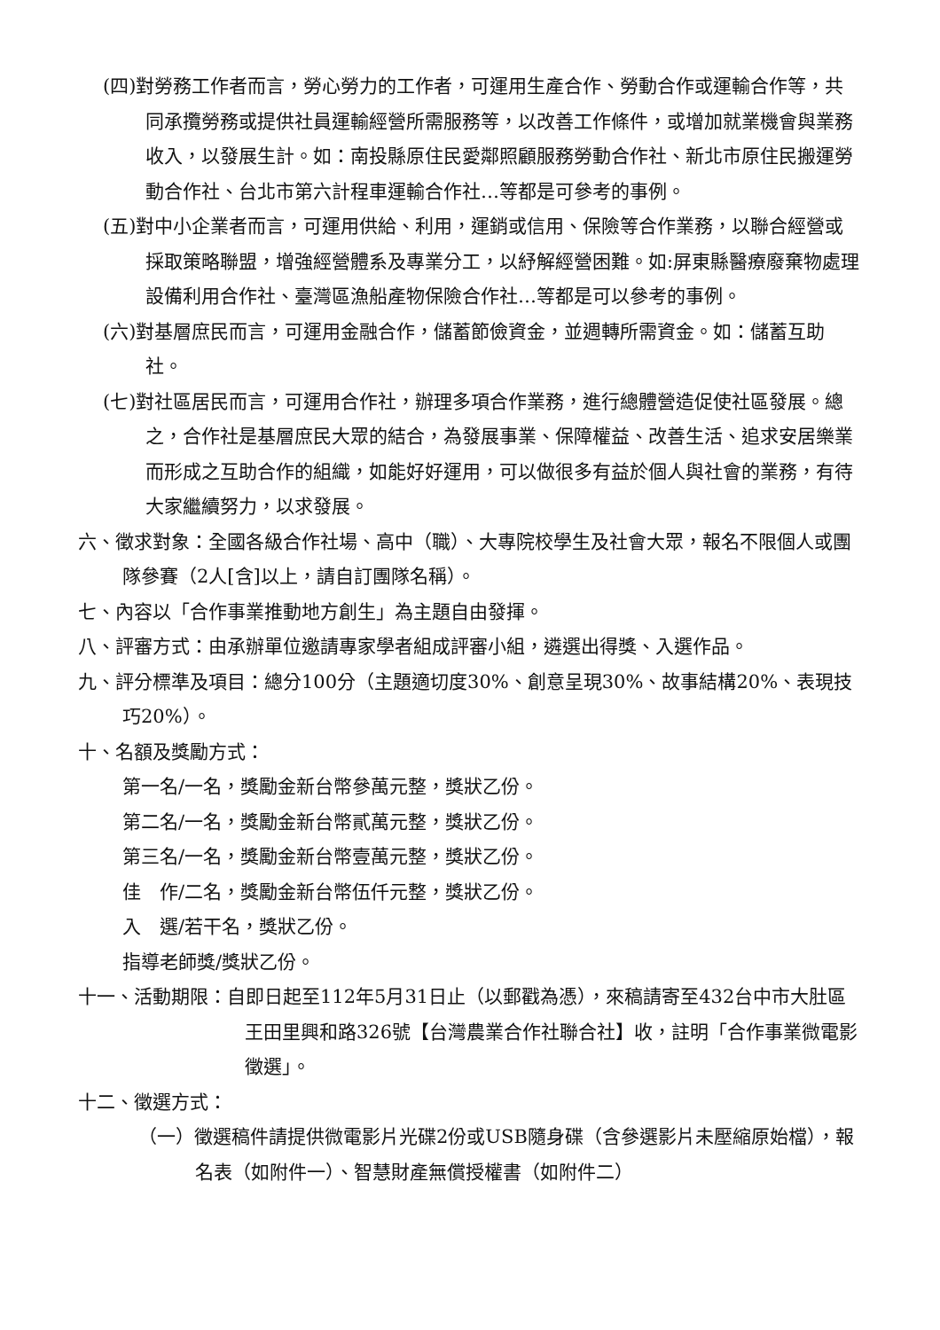(四)對勞務工作者而言，勞心勞力的工作者，可運用生產合作、勞動合作或運輸合作等，共同承攬勞務或提供社員運輸經營所需服務等，以改善工作條件，或增加就業機會與業務收入，以發展生計。如：南投縣原住民愛鄰照顧服務勞動合作社、新北市原住民搬運勞動合作社、台北市第六計程車運輸合作社…等都是可參考的事例。
(五)對中小企業者而言，可運用供給、利用，運銷或信用、保險等合作業務，以聯合經營或採取策略聯盟，增強經營體系及專業分工，以紓解經營困難。如:屏東縣醫療廢棄物處理設備利用合作社、臺灣區漁船產物保險合作社…等都是可以參考的事例。
(六)對基層庶民而言，可運用金融合作，儲蓄節儉資金，並週轉所需資金。如：儲蓄互助社。
(七)對社區居民而言，可運用合作社，辦理多項合作業務，進行總體營造促使社區發展。總之，合作社是基層庶民大眾的結合，為發展事業、保障權益、改善生活、追求安居樂業而形成之互助合作的組織，如能好好運用，可以做很多有益於個人與社會的業務，有待大家繼續努力，以求發展。
六、徵求對象：全國各級合作社場、高中（職）、大專院校學生及社會大眾，報名不限個人或團隊參賽（2人[含]以上，請自訂團隊名稱）。
七、內容以「合作事業推動地方創生」為主題自由發揮。
八、評審方式：由承辦單位邀請專家學者組成評審小組，遴選出得獎、入選作品。
九、評分標準及項目：總分100分（主題適切度30%、創意呈現30%、故事結構20%、表現技巧20%）。
十、名額及獎勵方式：
第一名/一名，獎勵金新台幣參萬元整，獎狀乙份。
第二名/一名，獎勵金新台幣貳萬元整，獎狀乙份。
第三名/一名，獎勵金新台幣壹萬元整，獎狀乙份。
佳　作/二名，獎勵金新台幣伍仟元整，獎狀乙份。
入　選/若干名，獎狀乙份。
指導老師獎/獎狀乙份。
十一、活動期限：自即日起至112年5月31日止（以郵戳為憑），來稿請寄至432台中市大肚區王田里興和路326號【台灣農業合作社聯合社】收，註明「合作事業微電影徵選」。
十二、徵選方式：
（一）徵選稿件請提供微電影片光碟2份或USB隨身碟（含參選影片未壓縮原始檔），報名表（如附件一）、智慧財產無償授權書（如附件二）